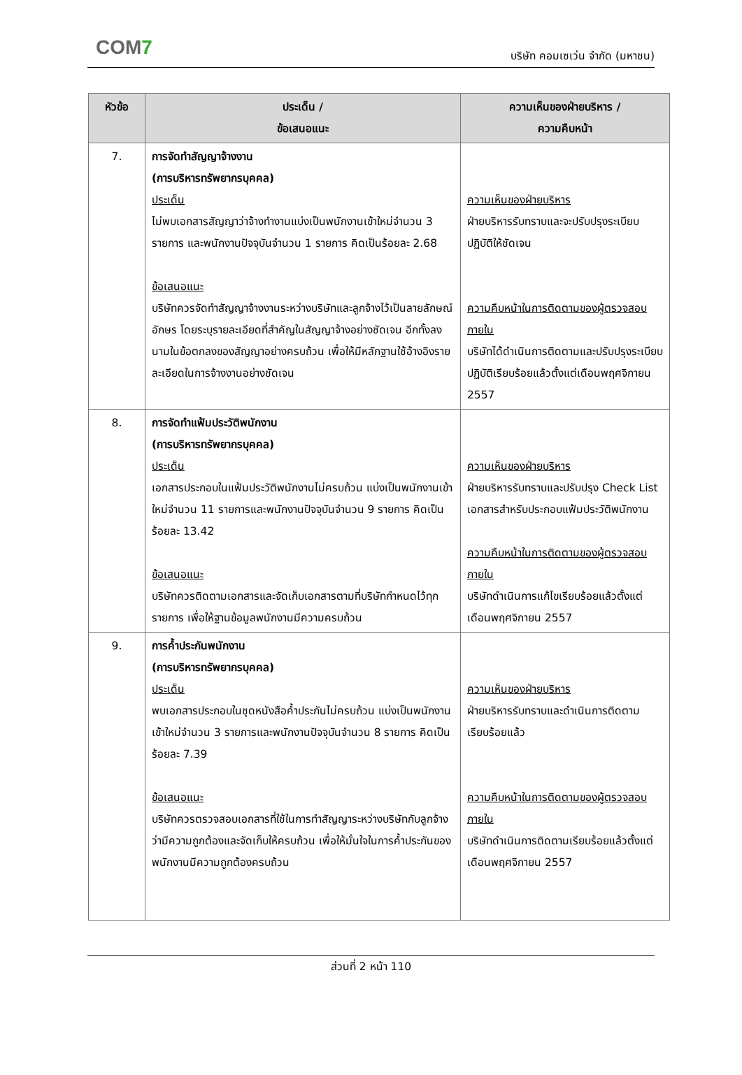COM7
บริษัท คอมเซเว่น จำกัด (มหาชน)
| หัวข้อ | ประเด็น / ข้อเสนอแนะ | ความเห็นของฝ่ายบริหาร / ความคืบหน้า |
| --- | --- | --- |
| 7. | การจัดทำสัญญาจ้างงาน (การบริหารทรัพยากรบุคคล) ประเด็น ไม่พบเอกสารสัญญาว่าจ้างทำงานแบ่งเป็นพนักงานเข้าใหม่จำนวน 3 รายการ และพนักงานปัจจุบันจำนวน 1 รายการ คิดเป็นร้อยละ 2.68 ข้อเสนอแนะ บริษัทควรจัดทำสัญญาจ้างงานระหว่างบริษัทและลูกจ้างไว้เป็นลายลักษณ์อักษร โดยระบุรายละเอียดที่สำคัญในสัญญาจ้างอย่างชัดเจน อีกทั้งลงนามในข้อตกลงของสัญญาอย่างครบถ้วน เพื่อให้มีหลักฐานใช้อ้างอิงรายละเอียดในการจ้างงานอย่างชัดเจน | ความเห็นของฝ่ายบริหาร ฝ่ายบริหารรับทราบและจะปรับปรุงระเบียบปฏิบัติให้ชัดเจน ความคืบหน้าในการติดตามของผู้ตรวจสอบภายใน บริษัทได้ดำเนินการติดตามและปรับปรุงระเบียบปฏิบัติเรียบร้อยแล้วตั้งแต่เดือนพฤศจิกายน 2557 |
| 8. | การจัดทำแฟ้มประวัติพนักงาน (การบริหารทรัพยากรบุคคล) ประเด็น เอกสารประกอบในแฟ้มประวัติพนักงานไม่ครบถ้วน แบ่งเป็นพนักงานเข้าใหม่จำนวน 11 รายการและพนักงานปัจจุบันจำนวน 9 รายการ คิดเป็นร้อยละ 13.42 ข้อเสนอแนะ บริษัทควรติดตามเอกสารและจัดเก็บเอกสารตามที่บริษัทกำหนดไว้ทุกรายการ เพื่อให้ฐานข้อมูลพนักงานมีความครบถ้วน | ความเห็นของฝ่ายบริหาร ฝ่ายบริหารรับทราบและปรับปรุง Check List เอกสารสำหรับประกอบแฟ้มประวัติพนักงาน ความคืบหน้าในการติดตามของผู้ตรวจสอบภายใน บริษัทดำเนินการแก้ไขเรียบร้อยแล้วตั้งแต่เดือนพฤศจิกายน 2557 |
| 9. | การค้ำประกันพนักงาน (การบริหารทรัพยากรบุคคล) ประเด็น พบเอกสารประกอบในชุดหนังสือค้ำประกันไม่ครบถ้วน แบ่งเป็นพนักงานเข้าใหม่จำนวน 3 รายการและพนักงานปัจจุบันจำนวน 8 รายการ คิดเป็นร้อยละ 7.39 ข้อเสนอแนะ บริษัทควรตรวจสอบเอกสารที่ใช้ในการทำสัญญาระหว่างบริษัทกับลูกจ้างว่ามีความถูกต้องและจัดเก็บให้ครบถ้วน เพื่อให้มั่นใจในการค้ำประกันของพนักงานมีความถูกต้องครบถ้วน | ความเห็นของฝ่ายบริหาร ฝ่ายบริหารรับทราบและดำเนินการติดตามเรียบร้อยแล้ว ความคืบหน้าในการติดตามของผู้ตรวจสอบภายใน บริษัทดำเนินการติดตามเรียบร้อยแล้วตั้งแต่เดือนพฤศจิกายน 2557 |
ส่วนที่ 2 หน้า 110